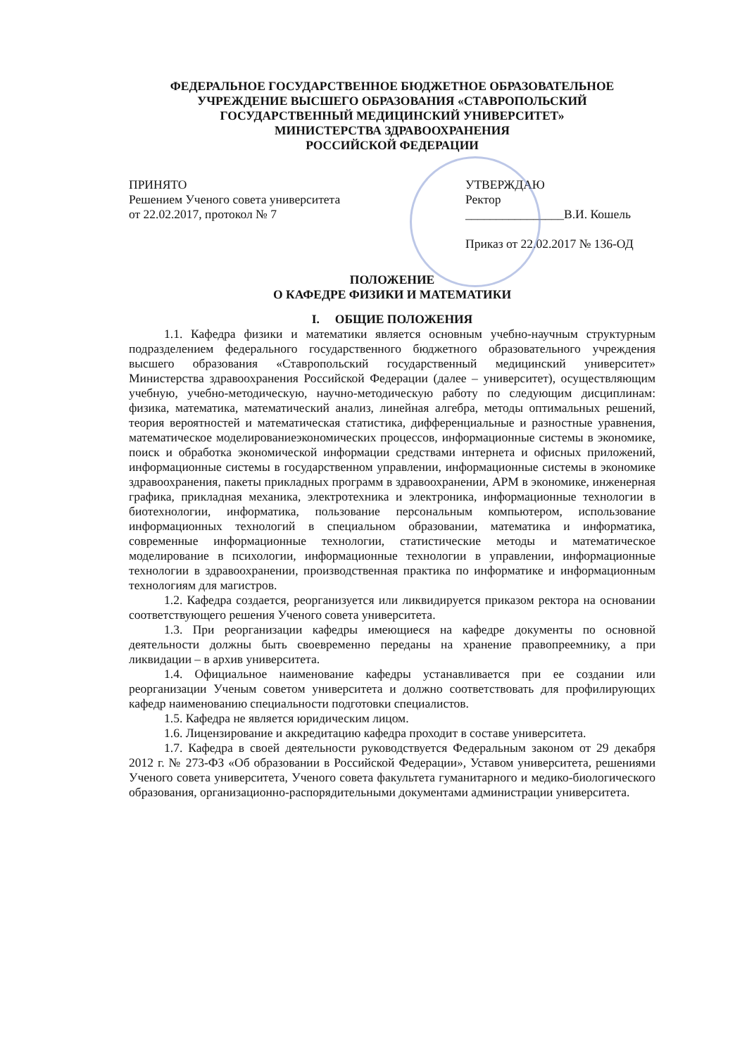ФЕДЕРАЛЬНОЕ ГОСУДАРСТВЕННОЕ БЮДЖЕТНОЕ ОБРАЗОВАТЕЛЬНОЕ
УЧРЕЖДЕНИЕ ВЫСШЕГО ОБРАЗОВАНИЯ «СТАВРОПОЛЬСКИЙ
ГОСУДАРСТВЕННЫЙ МЕДИЦИНСКИЙ УНИВЕРСИТЕТ»
МИНИСТЕРСТВА ЗДРАВООХРАНЕНИЯ
РОССИЙСКОЙ ФЕДЕРАЦИИ
ПРИНЯТО
Решением Ученого совета университета
от 22.02.2017, протокол № 7
УТВЕРЖДАЮ
Ректор
________________В.И. Кошель
Приказ от 22.02.2017 № 136-ОД
ПОЛОЖЕНИЕ
О КАФЕДРЕ ФИЗИКИ И МАТЕМАТИКИ
I. ОБЩИЕ ПОЛОЖЕНИЯ
1.1. Кафедра физики и математики является основным учебно-научным структурным подразделением федерального государственного бюджетного образовательного учреждения высшего образования «Ставропольский государственный медицинский университет» Министерства здравоохранения Российской Федерации (далее – университет), осуществляющим учебную, учебно-методическую, научно-методическую работу по следующим дисциплинам: физика, математика, математический анализ, линейная алгебра, методы оптимальных решений, теория вероятностей и математическая статистика, дифференциальные и разностные уравнения, математическое моделированиеэкономических процессов, информационные системы в экономике, поиск и обработка экономической информации средствами интернета и офисных приложений, информационные системы в государственном управлении, информационные системы в экономике здравоохранения, пакеты прикладных программ в здравоохранении, АРМ в экономике, инженерная графика, прикладная механика, электротехника и электроника, информационные технологии в биотехнологии, информатика, пользование персональным компьютером, использование информационных технологий в специальном образовании, математика и информатика, современные информационные технологии, статистические методы и математическое моделирование в психологии, информационные технологии в управлении, информационные технологии в здравоохранении, производственная практика по информатике и информационным технологиям для магистров.
1.2. Кафедра создается, реорганизуется или ликвидируется приказом ректора на основании соответствующего решения Ученого совета университета.
1.3. При реорганизации кафедры имеющиеся на кафедре документы по основной деятельности должны быть своевременно переданы на хранение правопреемнику, а при ликвидации – в архив университета.
1.4. Официальное наименование кафедры устанавливается при ее создании или реорганизации Ученым советом университета и должно соответствовать для профилирующих кафедр наименованию специальности подготовки специалистов.
1.5. Кафедра не является юридическим лицом.
1.6. Лицензирование и аккредитацию кафедра проходит в составе университета.
1.7. Кафедра в своей деятельности руководствуется Федеральным законом от 29 декабря 2012 г. № 273-ФЗ «Об образовании в Российской Федерации», Уставом университета, решениями Ученого совета университета, Ученого совета факультета гуманитарного и медико-биологического образования, организационно-распорядительными документами администрации университета.